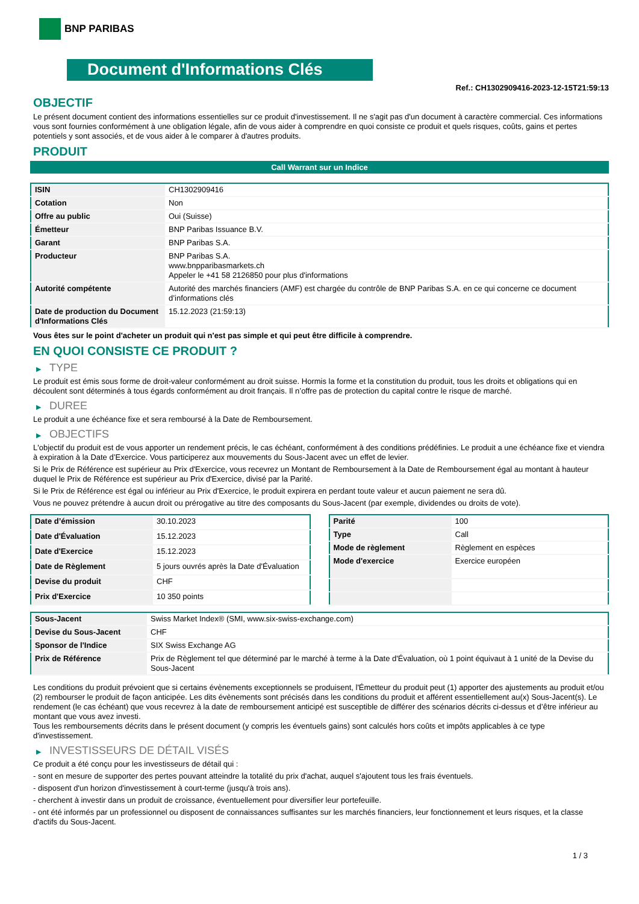BNP PARIBAS
Document d'Informations Clés
Ref.: CH1302909416-2023-12-15T21:59:13
OBJECTIF
Le présent document contient des informations essentielles sur ce produit d'investissement. Il ne s'agit pas d'un document à caractère commercial. Ces informations vous sont fournies conformément à une obligation légale, afin de vous aider à comprendre en quoi consiste ce produit et quels risques, coûts, gains et pertes potentiels y sont associés, et de vous aider à le comparer à d'autres produits.
PRODUIT
Call Warrant sur un Indice
| ISIN | CH1302909416 |
| Cotation | Non |
| Offre au public | Oui (Suisse) |
| Émetteur | BNP Paribas Issuance B.V. |
| Garant | BNP Paribas S.A. |
| Producteur | BNP Paribas S.A. www.bnpparibasmarkets.ch Appeler le +41 58 2126850 pour plus d'informations |
| Autorité compétente | Autorité des marchés financiers (AMF) est chargée du contrôle de BNP Paribas S.A. en ce qui concerne ce document d’informations clés |
| Date de production du Document d'Informations Clés | 15.12.2023 (21:59:13) |
Vous êtes sur le point d'acheter un produit qui n'est pas simple et qui peut être difficile à comprendre.
EN QUOI CONSISTE CE PRODUIT ?
▶ TYPE
Le produit est émis sous forme de droit-valeur conformément au droit suisse. Hormis la forme et la constitution du produit, tous les droits et obligations qui en découlent sont déterminés à tous égards conformément au droit français. Il n’offre pas de protection du capital contre le risque de marché.
▶ DUREE
Le produit a une échéance fixe et sera remboursé à la Date de Remboursement.
▶ OBJECTIFS
L'objectif du produit est de vous apporter un rendement précis, le cas échéant, conformément à des conditions prédéfinies. Le produit a une échéance fixe et viendra à expiration à la Date d’Exercice. Vous participerez aux mouvements du Sous-Jacent avec un effet de levier.
Si le Prix de Référence est supérieur au Prix d'Exercice, vous recevrez un Montant de Remboursement à la Date de Remboursement égal au montant à hauteur duquel le Prix de Référence est supérieur au Prix d'Exercice, divisé par la Parité.
Si le Prix de Référence est égal ou inférieur au Prix d'Exercice, le produit expirera en perdant toute valeur et aucun paiement ne sera dû.
Vous ne pouvez prétendre à aucun droit ou prérogative au titre des composants du Sous-Jacent (par exemple, dividendes ou droits de vote).
| Date d’émission | 30.10.2023 |
| Date d'Évaluation | 15.12.2023 |
| Date d'Exercice | 15.12.2023 |
| Date de Règlement | 5 jours ouvrés après la Date d'Évaluation |
| Devise du produit | CHF |
| Prix d'Exercice | 10 350 points |
| Parité | 100 |
| Type | Call |
| Mode de règlement | Règlement en espèces |
| Mode d'exercice | Exercice européen |
| Sous-Jacent | Swiss Market Index® (SMI, www.six-swiss-exchange.com) |
| Devise du Sous-Jacent | CHF |
| Sponsor de l'Indice | SIX Swiss Exchange AG |
| Prix de Référence | Prix de Règlement tel que déterminé par le marché à terme à la Date d'Évaluation, où 1 point équivaut à 1 unité de la Devise du Sous-Jacent |
Les conditions du produit prévoient que si certains évènements exceptionnels se produisent, l'Émetteur du produit peut (1) apporter des ajustements au produit et/ou (2) rembourser le produit de façon anticipée. Les dits évènements sont précisés dans les conditions du produit et afférent essentiellement au(x) Sous-Jacent(s). Le rendement (le cas échéant) que vous recevrez à la date de remboursement anticipé est susceptible de différer des scénarios décrits ci-dessus et d’être inférieur au montant que vous avez investi.
Tous les remboursements décrits dans le présent document (y compris les éventuels gains) sont calculés hors coûts et impôts applicables à ce type d'investissement.
▶ INVESTISSEURS DE DÉTAIL VISÉS
Ce produit a été conçu pour les investisseurs de détail qui :
- sont en mesure de supporter des pertes pouvant atteindre la totalité du prix d'achat, auquel s'ajoutent tous les frais éventuels.
- disposent d'un horizon d'investissement à court-terme (jusqu'à trois ans).
- cherchent à investir dans un produit de croissance, éventuellement pour diversifier leur portefeuille.
- ont été informés par un professionnel ou disposent de connaissances suffisantes sur les marchés financiers, leur fonctionnement et leurs risques, et la classe d'actifs du Sous-Jacent.
1 / 3